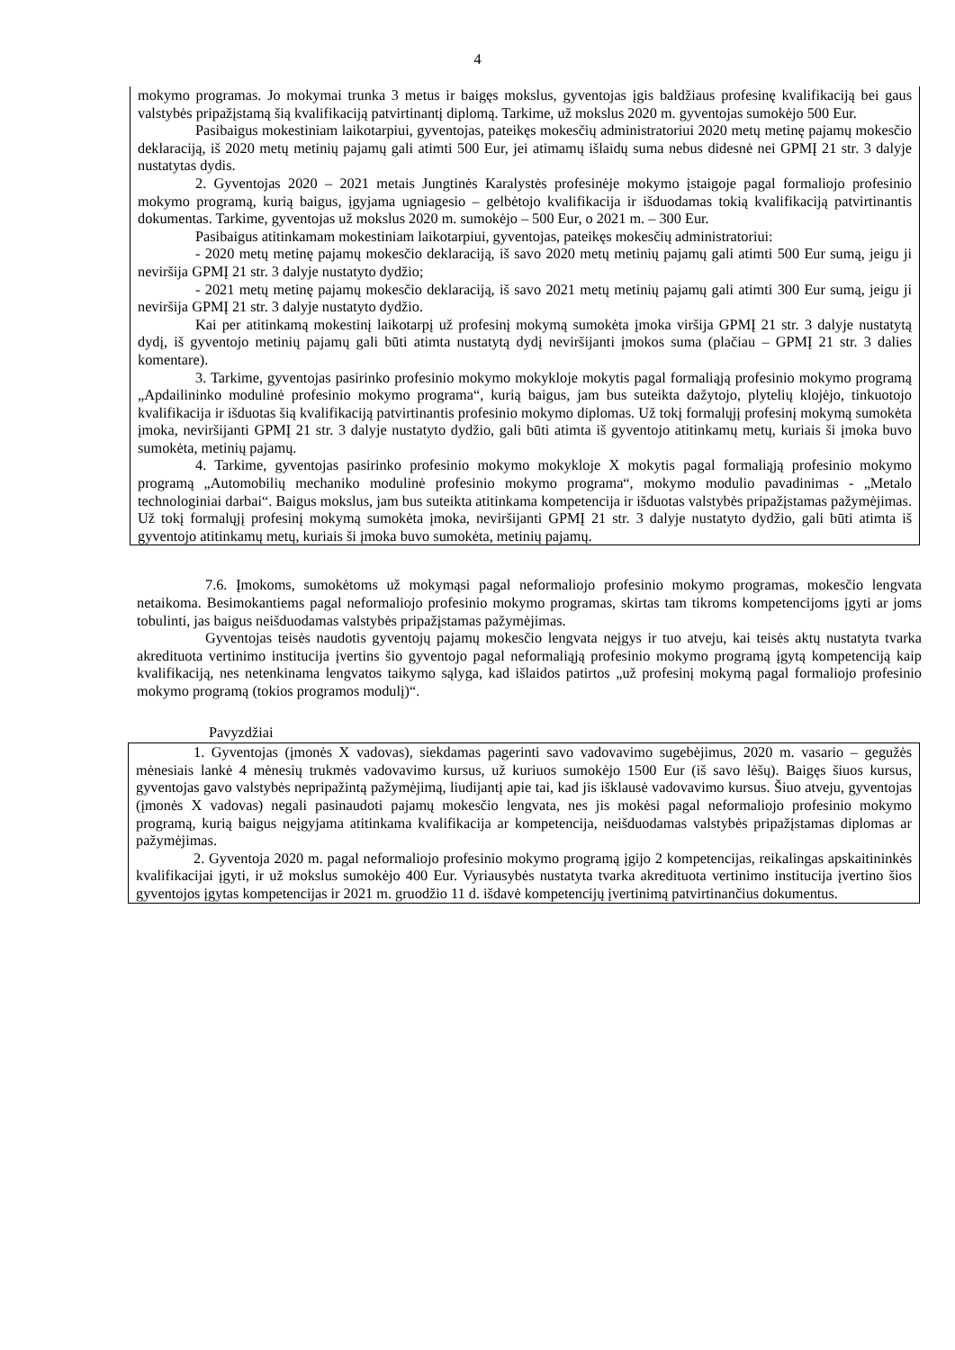4
mokymo programas. Jo mokymai trunka 3 metus ir baigęs mokslus, gyventojas įgis baldžiaus profesinę kvalifikaciją bei gaus valstybės pripažįstamą šią kvalifikaciją patvirtinantį diplomą. Tarkime, už mokslus 2020 m. gyventojas sumokėjo 500 Eur.
Pasibaigus mokestiniam laikotarpiui, gyventojas, pateikęs mokesčių administratoriui 2020 metų metinę pajamų mokesčio deklaraciją, iš 2020 metų metinių pajamų gali atimti 500 Eur, jei atimamų išlaidų suma nebus didesnė nei GPMĮ 21 str. 3 dalyje nustatytas dydis.
2. Gyventojas 2020 – 2021 metais Jungtinės Karalystės profesinėje mokymo įstaigoje pagal formaliojo profesinio mokymo programą, kurią baigus, įgyjama ugniagesio – gelbėtojo kvalifikacija ir išduodamas tokią kvalifikaciją patvirtinantis dokumentas. Tarkime, gyventojas už mokslus 2020 m. sumokėjo – 500 Eur, o 2021 m. – 300 Eur.
Pasibaigus atitinkamam mokestiniam laikotarpiui, gyventojas, pateikęs mokesčių administratoriui:
- 2020 metų metinę pajamų mokesčio deklaraciją, iš savo 2020 metų metinių pajamų gali atimti 500 Eur sumą, jeigu ji neviršija GPMĮ 21 str. 3 dalyje nustatyto dydžio;
- 2021 metų metinę pajamų mokesčio deklaraciją, iš savo 2021 metų metinių pajamų gali atimti 300 Eur sumą, jeigu ji neviršija GPMĮ 21 str. 3 dalyje nustatyto dydžio.
Kai per atitinkamą mokestinį laikotarpį už profesinį mokymą sumokėta įmoka viršija GPMĮ 21 str. 3 dalyje nustatytą dydį, iš gyventojo metinių pajamų gali būti atimta nustatytą dydį neviršijanti įmokos suma (plačiau – GPMĮ 21 str. 3 dalies komentare).
3. Tarkime, gyventojas pasirinko profesinio mokymo mokykloje mokytis pagal formaliąją profesinio mokymo programą „Apdailininko modulinė profesinio mokymo programa“, kurią baigus, jam bus suteikta dažytojo, plytelių klojėjo, tinkuotojo kvalifikacija ir išduotas šią kvalifikaciją patvirtinantis profesinio mokymo diplomas. Už tokį formalųjį profesinį mokymą sumokėta įmoka, neviršijanti GPMĮ 21 str. 3 dalyje nustatyto dydžio, gali būti atimta iš gyventojo atitinkamų metų, kuriais ši įmoka buvo sumokėta, metinių pajamų.
4. Tarkime, gyventojas pasirinko profesinio mokymo mokykloje X mokytis pagal formaliąją profesinio mokymo programą „Automobilių mechaniko modulinė profesinio mokymo programa“, mokymo modulio pavadinimas - „Metalo technologiniai darbai“. Baigus mokslus, jam bus suteikta atitinkama kompetencija ir išduotas valstybės pripažįstamas pažymėjimas. Už tokį formalųjį profesinį mokymą sumokėta įmoka, neviršijanti GPMĮ 21 str. 3 dalyje nustatyto dydžio, gali būti atimta iš gyventojo atitinkamų metų, kuriais ši įmoka buvo sumokėta, metinių pajamų.
7.6. Įmokoms, sumokėtoms už mokymąsi pagal neformaliojo profesinio mokymo programas, mokesčio lengvata netaikoma. Besimokantiems pagal neformaliojo profesinio mokymo programas, skirtas tam tikroms kompetencijoms įgyti ar joms tobulinti, jas baigus neišduodamas valstybės pripažįstamas pažymėjimas.
Gyventojas teisės naudotis gyventojų pajamų mokesčio lengvata neįgys ir tuo atveju, kai teisės aktų nustatyta tvarka akredituota vertinimo institucija įvertins šio gyventojo pagal neformaliąją profesinio mokymo programą įgytą kompetenciją kaip kvalifikaciją, nes netenkinama lengvatos taikymo sąlyga, kad išlaidos patirtos „už profesinį mokymą pagal formaliojo profesinio mokymo programą (tokios programos modulį)“.
Pavyzdžiai
1. Gyventojas (įmonės X vadovas), siekdamas pagerinti savo vadovavimo sugebėjimus, 2020 m. vasario – gegužės mėnesiais lankė 4 mėnesių trukmės vadovavimo kursus, už kuriuos sumokėjo 1500 Eur (iš savo lėšų). Baigęs šiuos kursus, gyventojas gavo valstybės nepripažintą pažymėjimą, liudijantį apie tai, kad jis išklausė vadovavimo kursus. Šiuo atveju, gyventojas (įmonės X vadovas) negali pasinaudoti pajamų mokesčio lengvata, nes jis mokėsi pagal neformaliojo profesinio mokymo programą, kurią baigus neįgyjama atitinkama kvalifikacija ar kompetencija, neišduodamas valstybės pripažįstamas diplomas ar pažymėjimas.
2. Gyventoja 2020 m. pagal neformaliojo profesinio mokymo programą įgijo 2 kompetencijas, reikalingas apskaitininkės kvalifikacijai įgyti, ir už mokslus sumokėjo 400 Eur. Vyriausybės nustatyta tvarka akredituota vertinimo institucija įvertino šios gyventojos įgytas kompetencijas ir 2021 m. gruodžio 11 d. išdavė kompetencijų įvertinimą patvirtinančius dokumentus.